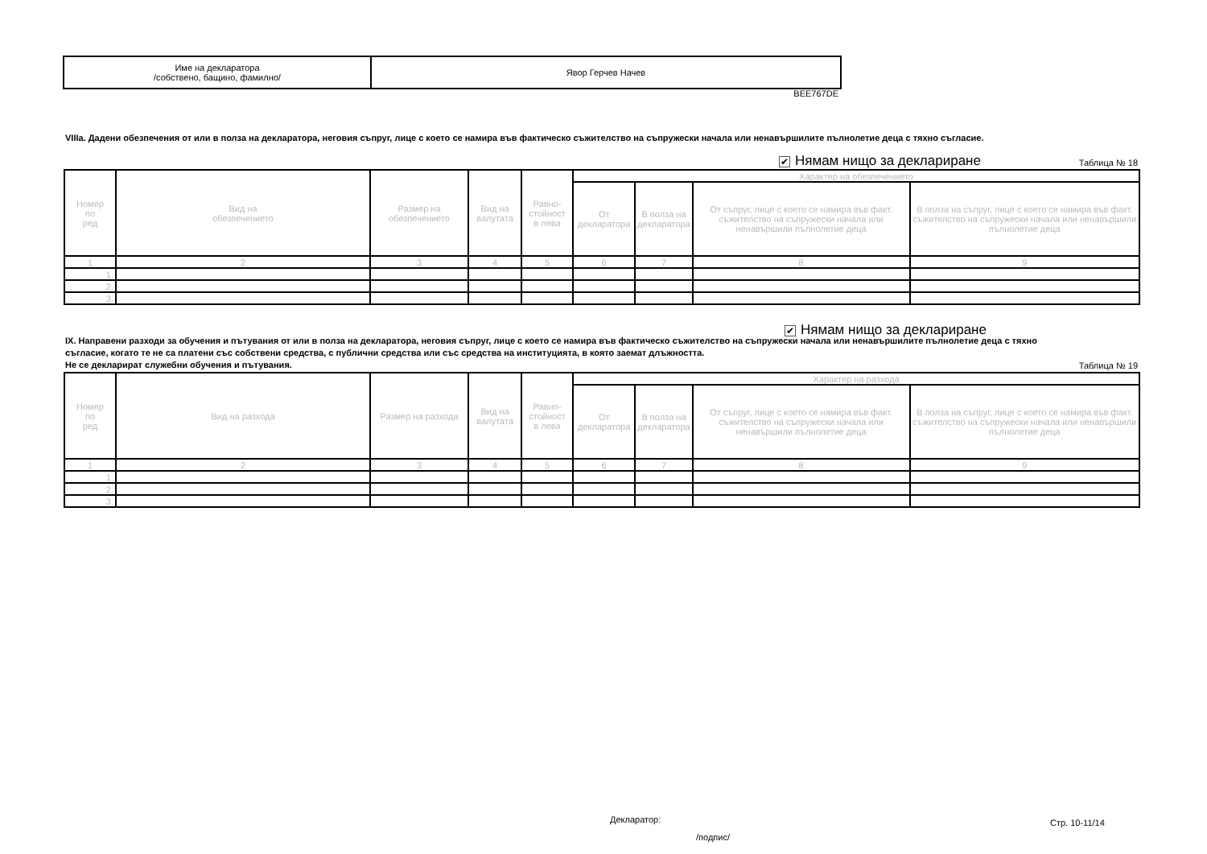| Име на декларатора /собствено, бащино, фамилно/ | Явор Герчев Начев |
BEE767DE
VIIIa. Дадени обезпечения от или в полза на декларатора, неговия съпруг, лице с което се намира във фактическо съжителство на съпружески начала или ненавършилите пълнолетие деца с тяхно съгласие.
✔ Нямам нищо за деклариране Таблица № 18
| Номер по ред | Вид на обезпечението | Размер на обезпечението | Вид на валутата | Равно- стойност в лева | Характер на обезпечението | | | |
| | | | | | От декларатора | В полза на декларатора | От съпруг, лице с което се намира във факт. съжителство на съпружески начала или ненавършили пълнолетие деца | В полза на съпруг, лице с което се намира във факт. съжителство на съпружески начала или ненавършили пълнолетие деца |
| 1 | 2 | 3 | 4 | 5 | 6 | 7 | 8 | 9 |
| 1. | | | | | | | | |
| 2. | | | | | | | | |
| 3. | | | | | | | | |
✔ Нямам нищо за деклариране
IX. Направени разходи за обучения и пътувания от или в полза на декларатора, неговия съпруг, лице с което се намира във фактическо съжителство на съпружески начала или ненавършилите пълнолетие деца с тяхно съгласие, когато те не са платени със собствени средства, с публични средства или със средства на институцията, в която заемат длъжността.
Не се декларират служебни обучения и пътувания.
Таблица № 19
| Номер по ред | Вид на разхода | Размер на разхода | Вид на валутата | Равно- стойност в лева | Характер на разхода | | | |
| | | | | | От декларатора | В полза на декларатора | От съпруг, лице с което се намира във факт. съжителство на съпружески начала или ненавършили пълнолетие деца | В полза на съпруг, лице с което се намира във факт. съжителство на съпружески начала или ненавършили пълнолетие деца |
| 1 | 2 | 3 | 4 | 5 | 6 | 7 | 8 | 9 |
| 1. | | | | | | | | |
| 2. | | | | | | | | |
| 3. | | | | | | | | |
Декларатор: Стр. 10-11/14
/подпис/